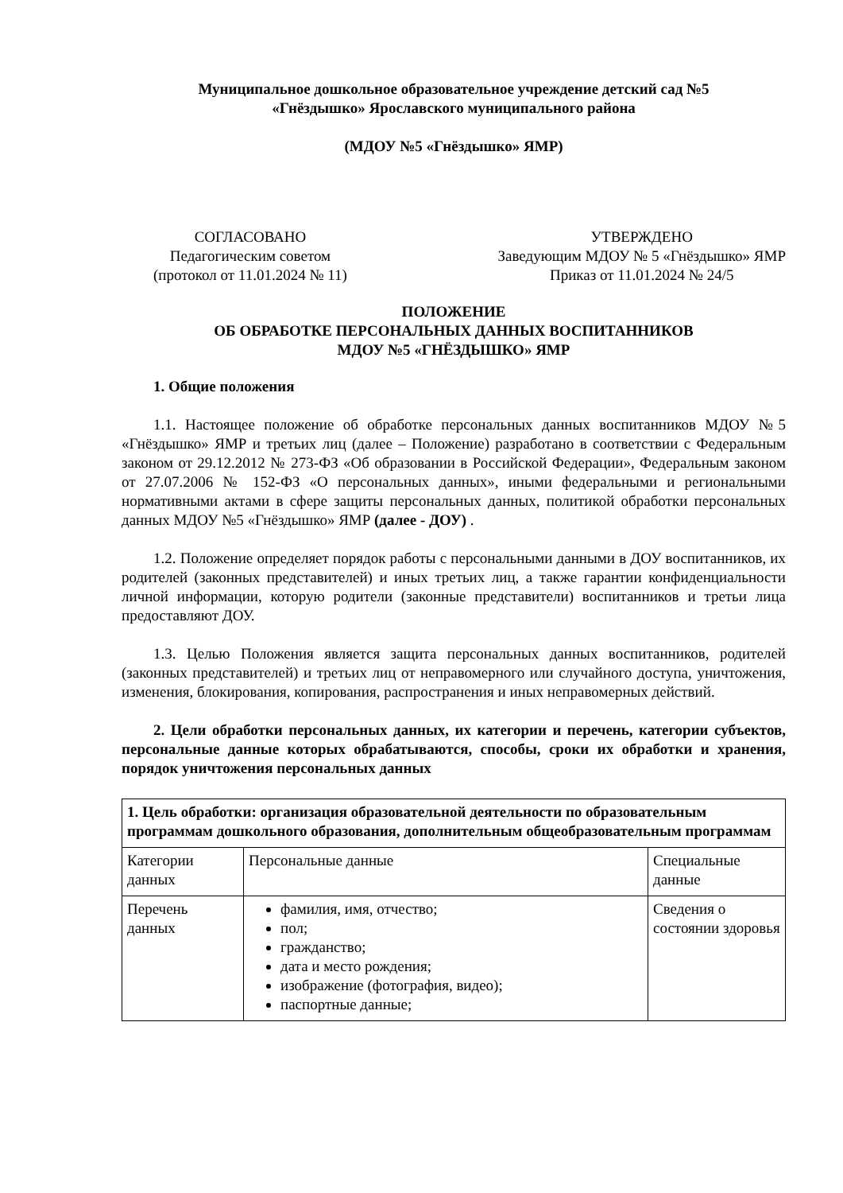Муниципальное дошкольное образовательное учреждение детский сад №5
«Гнёздышко» Ярославского муниципального района
(МДОУ №5 «Гнёздышко» ЯМР)
СОГЛАСОВАНО
Педагогическим советом
(протокол от 11.01.2024 № 11)
УТВЕРЖДЕНО
Заведующим МДОУ № 5 «Гнёздышко» ЯМР
Приказ от 11.01.2024 № 24/5
ПОЛОЖЕНИЕ
ОБ ОБРАБОТКЕ ПЕРСОНАЛЬНЫХ ДАННЫХ ВОСПИТАННИКОВ
МДОУ №5 «ГНЁЗДЫШКО» ЯМР
1. Общие положения
1.1. Настоящее положение об обработке персональных данных воспитанников МДОУ №5 «Гнёздышко» ЯМР и третьих лиц (далее – Положение) разработано в соответствии с Федеральным законом от 29.12.2012 № 273-ФЗ «Об образовании в Российской Федерации», Федеральным законом от 27.07.2006 № 152-ФЗ «О персональных данных», иными федеральными и региональными нормативными актами в сфере защиты персональных данных, политикой обработки персональных данных МДОУ №5 «Гнёздышко» ЯМР (далее - ДОУ) .
1.2. Положение определяет порядок работы с персональными данными в ДОУ воспитанников, их родителей (законных представителей) и иных третьих лиц, а также гарантии конфиденциальности личной информации, которую родители (законные представители) воспитанников и третьи лица предоставляют ДОУ.
1.3. Целью Положения является защита персональных данных воспитанников, родителей (законных представителей) и третьих лиц от неправомерного или случайного доступа, уничтожения, изменения, блокирования, копирования, распространения и иных неправомерных действий.
2. Цели обработки персональных данных, их категории и перечень, категории субъектов, персональные данные которых обрабатываются, способы, сроки их обработки и хранения, порядок уничтожения персональных данных
| 1. Цель обработки: организация образовательной деятельности по образовательным программам дошкольного образования, дополнительным общеобразовательным программам | | |
| Категории данных | Персональные данные | Специальные данные |
| Перечень данных | фамилия, имя, отчество; пол; гражданство; дата и место рождения; изображение (фотография, видео); паспортные данные; | Сведения о состоянии здоровья |